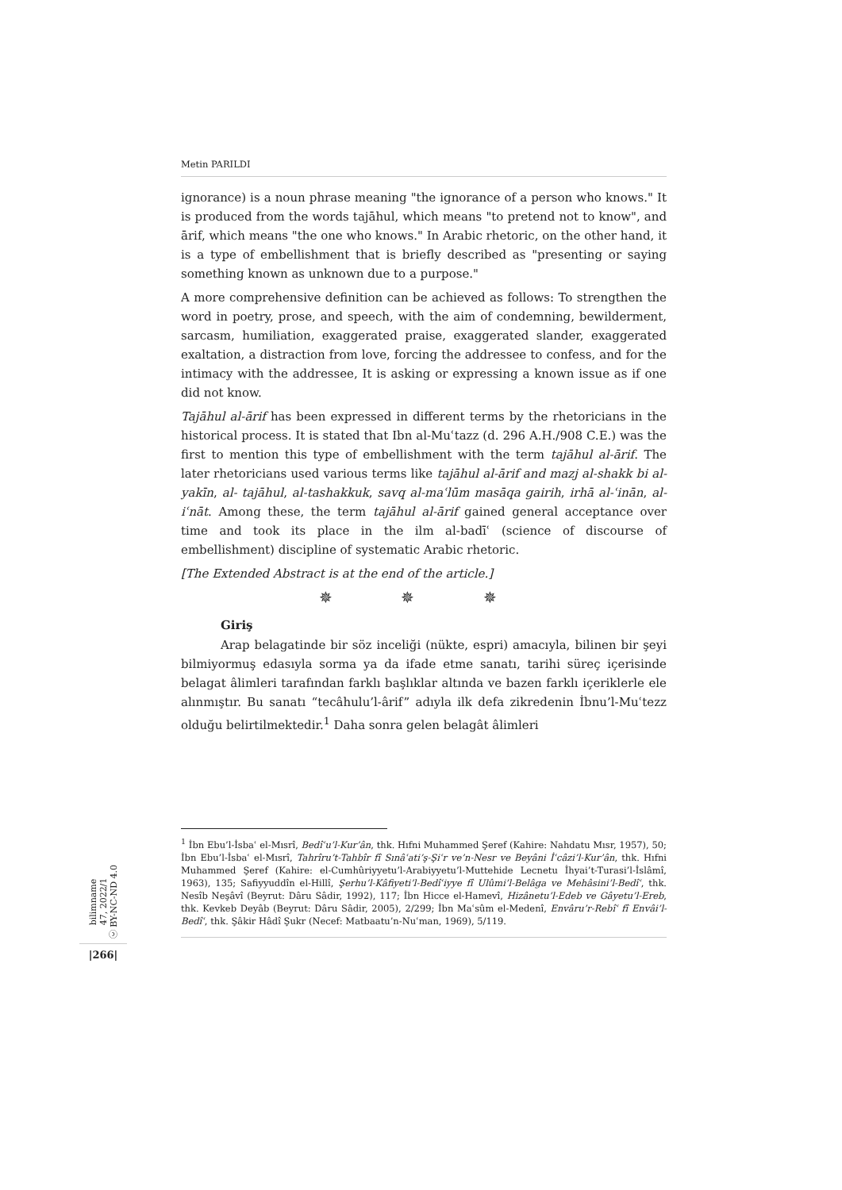Metin PARILDI
ignorance) is a noun phrase meaning "the ignorance of a person who knows." It is produced from the words tajāhul, which means "to pretend not to know", and ārif, which means "the one who knows." In Arabic rhetoric, on the other hand, it is a type of embellishment that is briefly described as "presenting or saying something known as unknown due to a purpose."
A more comprehensive definition can be achieved as follows: To strengthen the word in poetry, prose, and speech, with the aim of condemning, bewilderment, sarcasm, humiliation, exaggerated praise, exaggerated slander, exaggerated exaltation, a distraction from love, forcing the addressee to confess, and for the intimacy with the addressee, It is asking or expressing a known issue as if one did not know.
Tajāhul al-ārif has been expressed in different terms by the rhetoricians in the historical process. It is stated that Ibn al-Muʿtazz (d. 296 A.H./908 C.E.) was the first to mention this type of embellishment with the term tajāhul al-ārif. The later rhetoricians used various terms like tajāhul al-ārif and mazj al-shakk bi al-yakīn, al- tajāhul, al-tashakkuk, savq al-maʿlūm masāqa gairih, irhā al-ʿinān, al-iʿnāt. Among these, the term tajāhul al-ārif gained general acceptance over time and took its place in the ilm al-badīʿ (science of discourse of embellishment) discipline of systematic Arabic rhetoric.
[The Extended Abstract is at the end of the article.]
✵ ✵ ✵
Giriş
Arap belagatinde bir söz inceliği (nükte, espri) amacıyla, bilinen bir şeyi bilmiyormuş edasıyla sorma ya da ifade etme sanatı, tarihi süreç içerisinde belagat âlimleri tarafından farklı başlıklar altında ve bazen farklı içeriklerle ele alınmıştır. Bu sanatı “tecâhulu’l-ârif” adıyla ilk defa zikredenin İbnu’l-Muʿtezz olduğu belirtilmektedir.<sup>1</sup> Daha sonra gelen belagât âlimleri
<sup>1</sup> İbn Ebu’l-İsbaʿ el-Mısrî, Bedîʿu’l-Kur’ân, thk. Hıfni Muhammed Şeref (Kahire: Nahdatu Mısr, 1957), 50; İbn Ebu’l-İsbaʿ el-Mısrî, Tahrîru’t-Tahbîr fî Sınâʿati’ş-Şiʿr ve’n-Nesr ve Beyâni İʿcâzi’l-Kur’ân, thk. Hıfni Muhammed Şeref (Kahire: el-Cumhûriyyetu’l-Arabiyyetu’l-Muttehide Lecnetu İhyai’t-Turasi’l-İslâmî, 1963), 135; Safiyyuddîn el-Hillî, Şerhu’l-Kâfiyeti’l-Bedîʿiyye fî Ulûmi’l-Belâga ve Mehâsini’l-Bedîʿ, thk. Nesîb Neşâvî (Beyrut: Dâru Sâdir, 1992), 117; İbn Hicce el-Hamevî, Hizânetu’l-Edeb ve Gâyetu’l-Ereb, thk. Kevkeb Deyâb (Beyrut: Dâru Sâdir, 2005), 2/299; İbn Maʿsûm el-Medenî, Envâru’r-Rebîʿ fî Envâi’l-Bedîʿ, thk. Şâkir Hâdî Şukr (Necef: Matbaatu’n-Nuʿman, 1969), 5/119.
bilimname
47, 2022/1
ⓒ BY-NC-ND 4.0
|266|